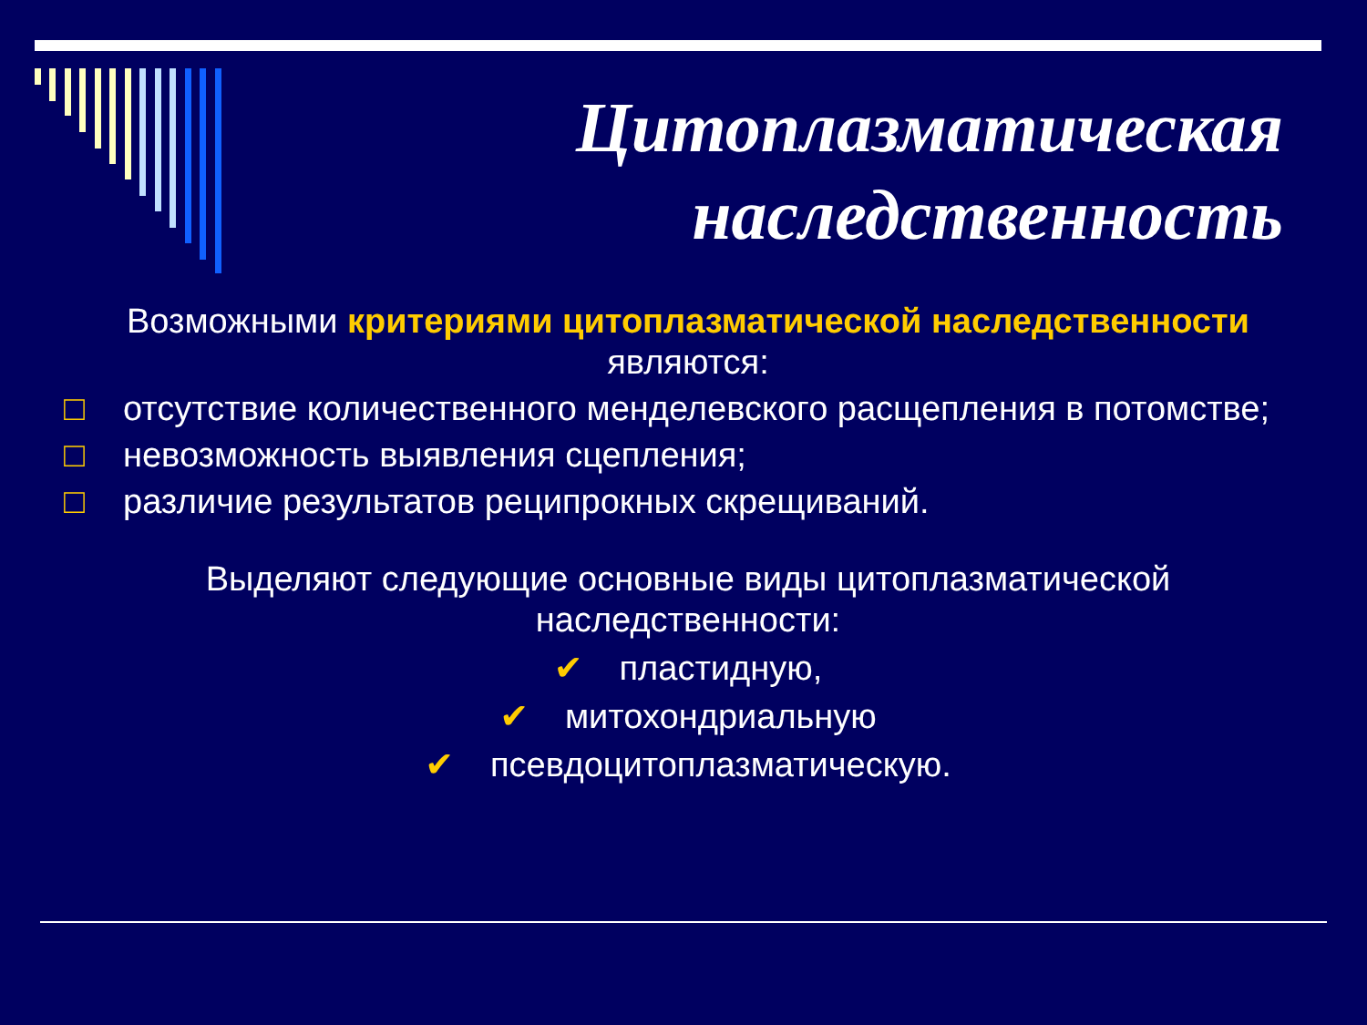Цитоплазматическая
наследственность
Возможными критериями цитоплазматической наследственности являются:
□ отсутствие количественного менделевского расщепления в потомстве;
□ невозможность выявления сцепления;
□ различие результатов реципрокных скрещиваний.
Выделяют следующие основные виды цитоплазматической наследственности:
✔ пластидную,
✔ митохондриальную
✔ псевдоцитоплазматическую.